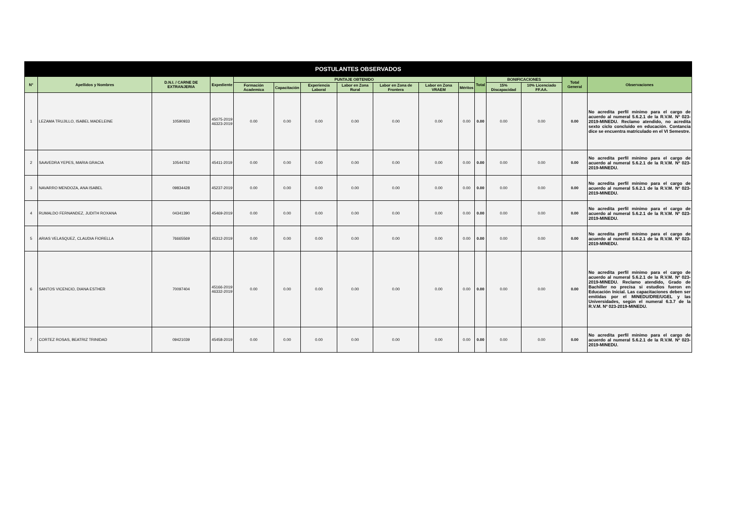| POSTULANTES OBSERVADOS | | | | | | | | | | | | | | | |
| --- | --- | --- | --- | --- | --- | --- | --- | --- | --- | --- | --- | --- | --- | --- | --- |
| N° | Apellidos y Nombres | D.N.I. / CARNE DE EXTRANJERIA | Expediente | PUNTAJE OBTENIDO | | | | | | | Total | BONIFICACIONES | | Total General | Observaciones |
| | | | | Formación Academica | Capacitación | Experiencia Laboral | Labor en Zona Rural | Labor en Zona de Frontera | Labor en Zona VRAEM | Méritos | | 15% Discapacidad | 10% Licenciado FF.AA. | | |
| 1 | LEZAMA TRUJILLO, ISABEL MADELEINE | 10590933 | 45075-2019 46323-2019 | 0.00 | 0.00 | 0.00 | 0.00 | 0.00 | 0.00 | 0.00 | 0.00 | 0.00 | 0.00 | 0.00 | No acredita perfil mínimo para el cargo de acuerdo al numeral 5.6.2.1 de la R.V.M. Nº 023-2019-MINEDU. Reclamo atendido, no acredita sexto ciclo concluido en educación. Contancia dice se encuentra matriculado en el VI Semestre. |
| 2 | SAAVEDRA YEPES, MARIA GRACIA | 10544762 | 45411-2019 | 0.00 | 0.00 | 0.00 | 0.00 | 0.00 | 0.00 | 0.00 | 0.00 | 0.00 | 0.00 | 0.00 | No acredita perfil mínimo para el cargo de acuerdo al numeral 5.6.2.1 de la R.V.M. Nº 023-2019-MINEDU. |
| 3 | NAVARRO MENDOZA, ANA ISABEL | 09834428 | 45237-2019 | 0.00 | 0.00 | 0.00 | 0.00 | 0.00 | 0.00 | 0.00 | 0.00 | 0.00 | 0.00 | 0.00 | No acredita perfil mínimo para el cargo de acuerdo al numeral 5.6.2.1 de la R.V.M. Nº 023-2019-MINEDU. |
| 4 | RUMALDO FERNANDEZ, JUDITH ROXANA | 04341390 | 45469-2019 | 0.00 | 0.00 | 0.00 | 0.00 | 0.00 | 0.00 | 0.00 | 0.00 | 0.00 | 0.00 | 0.00 | No acredita perfil mínimo para el cargo de acuerdo al numeral 5.6.2.1 de la R.V.M. Nº 023-2019-MINEDU. |
| 5 | ARIAS VELASQUEZ, CLAUDIA FIORELLA | 76665569 | 45312-2019 | 0.00 | 0.00 | 0.00 | 0.00 | 0.00 | 0.00 | 0.00 | 0.00 | 0.00 | 0.00 | 0.00 | No acredita perfil mínimo para el cargo de acuerdo al numeral 5.6.2.1 de la R.V.M. Nº 023-2019-MINEDU. |
| 6 | SANTOS VICENCIO, DIANA ESTHER | 70097404 | 45166-2019 46332-2019 | 0.00 | 0.00 | 0.00 | 0.00 | 0.00 | 0.00 | 0.00 | 0.00 | 0.00 | 0.00 | 0.00 | No acredita perfil mínimo para el cargo de acuerdo al numeral 5.6.2.1 de la R.V.M. Nº 023-2019-MINEDU. Reclamo atendido, Grado de Bachiller no precisa si estudios fueron en Educación Inicial. Las capacitaciones deben ser emitidas por el MINEDU/DRE/UGEL y las Universidades, según el numeral 6.3.7 de la R.V.M. Nº 023-2019-MINEDU. |
| 7 | CORTEZ ROSAS, BEATRIZ TRINIDAD | 09421039 | 45458-2019 | 0.00 | 0.00 | 0.00 | 0.00 | 0.00 | 0.00 | 0.00 | 0.00 | 0.00 | 0.00 | 0.00 | No acredita perfil mínimo para el cargo de acuerdo al numeral 5.6.2.1 de la R.V.M. Nº 023-2019-MINEDU. |